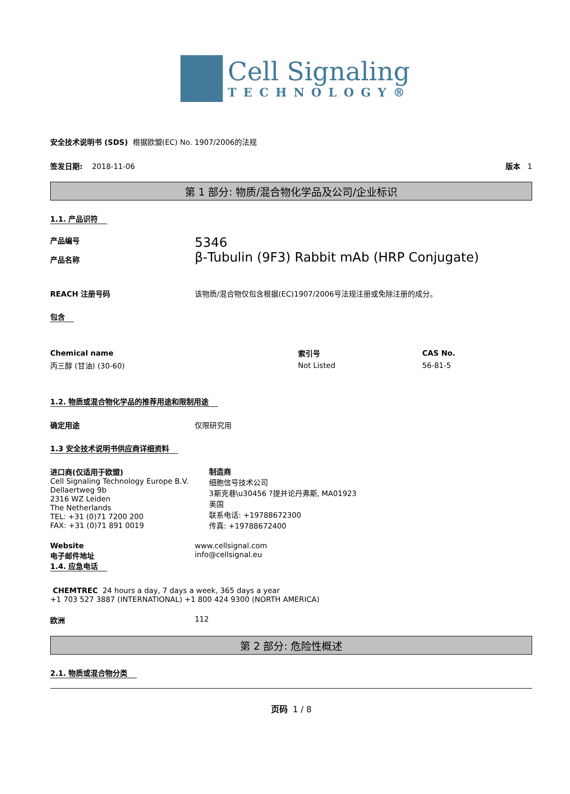Cell Signaling
TECHNOLOGY®
安全技术说明书 (SDS) 根据欧盟(EC) No. 1907/2006的法规
签发日期: 2018-11-06 版本 1
第 1 部分: 物质/混合物化学品及公司/企业标识
1.1. 产品识符
产品编号
产品名称
5346
β-Tubulin (9F3) Rabbit mAb (HRP Conjugate)
REACH 注册号码 该物质/混合物仅包含根据(EC)1907/2006号法规注册或免除注册的成分。
包含
| Chemical name | 索引号 | CAS No. |
| --- | --- | --- |
| 丙三醇 (甘油) (30-60) | Not Listed | 56-81-5 |
1.2. 物质或混合物化学品的推荐用途和限制用途
确定用途 仅限研究用
1.3 安全技术说明书供应商详细资料
进口商(仅适用于欧盟)
Cell Signaling Technology Europe B.V.
Dellaertweg 9b
2316 WZ Leiden
The Netherlands
TEL: +31 (0)71 7200 200
FAX: +31 (0)71 891 0019
制造商
细胞信号技术公司
3斯克巷\u30456 ?提并论丹弗斯, MA01923
美国
联系电话: +19788672300
传真: +19788672400
Website
电子邮件地址
www.cellsignal.com
info@cellsignal.eu
1.4. 应急电话
CHEMTREC 24 hours a day, 7 days a week, 365 days a year
+1 703 527 3887 (INTERNATIONAL) +1 800 424 9300 (NORTH AMERICA)
欧洲 112
第 2 部分: 危险性概述
2.1. 物质或混合物分类
页码 1 / 8